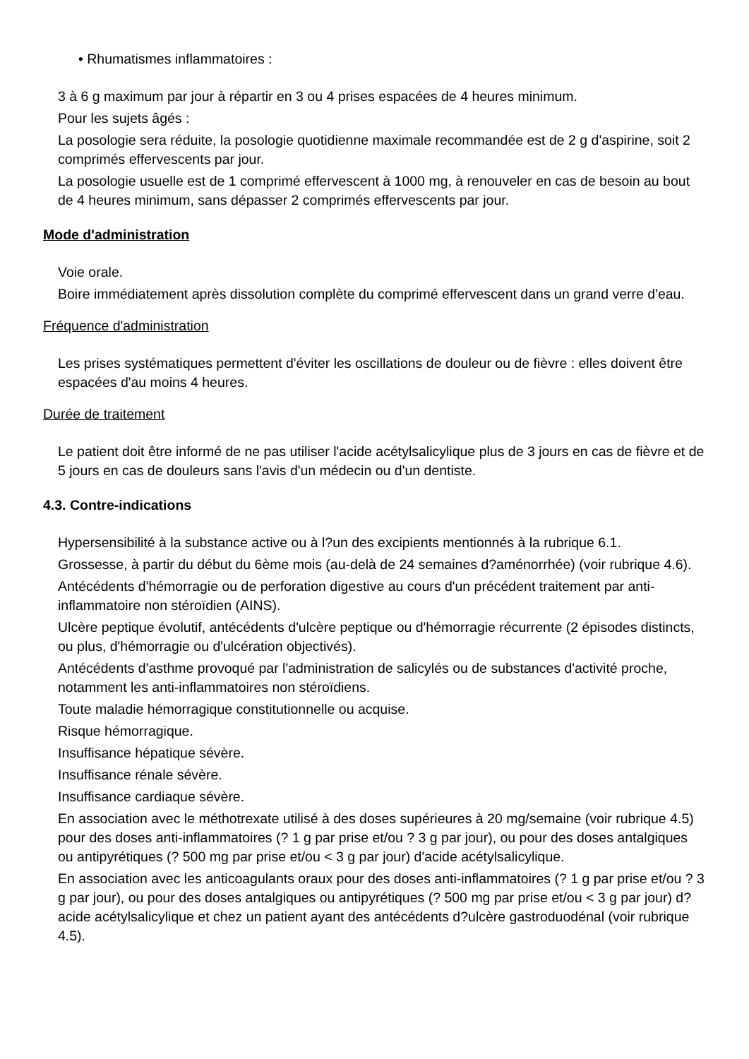• Rhumatismes inflammatoires :
3 à 6 g maximum par jour à répartir en 3 ou 4 prises espacées de 4 heures minimum.
Pour les sujets âgés :
La posologie sera réduite, la posologie quotidienne maximale recommandée est de 2 g d'aspirine, soit 2 comprimés effervescents par jour.
La posologie usuelle est de 1 comprimé effervescent à 1000 mg, à renouveler en cas de besoin au bout de 4 heures minimum, sans dépasser 2 comprimés effervescents par jour.
Mode d'administration
Voie orale.
Boire immédiatement après dissolution complète du comprimé effervescent dans un grand verre d'eau.
Fréquence d'administration
Les prises systématiques permettent d'éviter les oscillations de douleur ou de fièvre : elles doivent être espacées d'au moins 4 heures.
Durée de traitement
Le patient doit être informé de ne pas utiliser l'acide acétylsalicylique plus de 3 jours en cas de fièvre et de 5 jours en cas de douleurs sans l'avis d'un médecin ou d'un dentiste.
4.3. Contre-indications
Hypersensibilité à la substance active ou à l?un des excipients mentionnés à la rubrique 6.1.
Grossesse, à partir du début du 6ème mois (au-delà de 24 semaines d?aménorrhée) (voir rubrique 4.6).
Antécédents d'hémorragie ou de perforation digestive au cours d'un précédent traitement par anti-inflammatoire non stéroïdien (AINS).
Ulcère peptique évolutif, antécédents d'ulcère peptique ou d'hémorragie récurrente (2 épisodes distincts, ou plus, d'hémorragie ou d'ulcération objectivés).
Antécédents d'asthme provoqué par l'administration de salicylés ou de substances d'activité proche, notamment les anti-inflammatoires non stéroïdiens.
Toute maladie hémorragique constitutionnelle ou acquise.
Risque hémorragique.
Insuffisance hépatique sévère.
Insuffisance rénale sévère.
Insuffisance cardiaque sévère.
En association avec le méthotrexate utilisé à des doses supérieures à 20 mg/semaine (voir rubrique 4.5) pour des doses anti-inflammatoires (? 1 g par prise et/ou ? 3 g par jour), ou pour des doses antalgiques ou antipyrétiques (? 500 mg par prise et/ou < 3 g par jour) d'acide acétylsalicylique.
En association avec les anticoagulants oraux pour des doses anti-inflammatoires (? 1 g par prise et/ou ? 3 g par jour), ou pour des doses antalgiques ou antipyrétiques (? 500 mg par prise et/ou < 3 g par jour) d?acide acétylsalicylique et chez un patient ayant des antécédents d?ulcère gastroduodénal (voir rubrique 4.5).